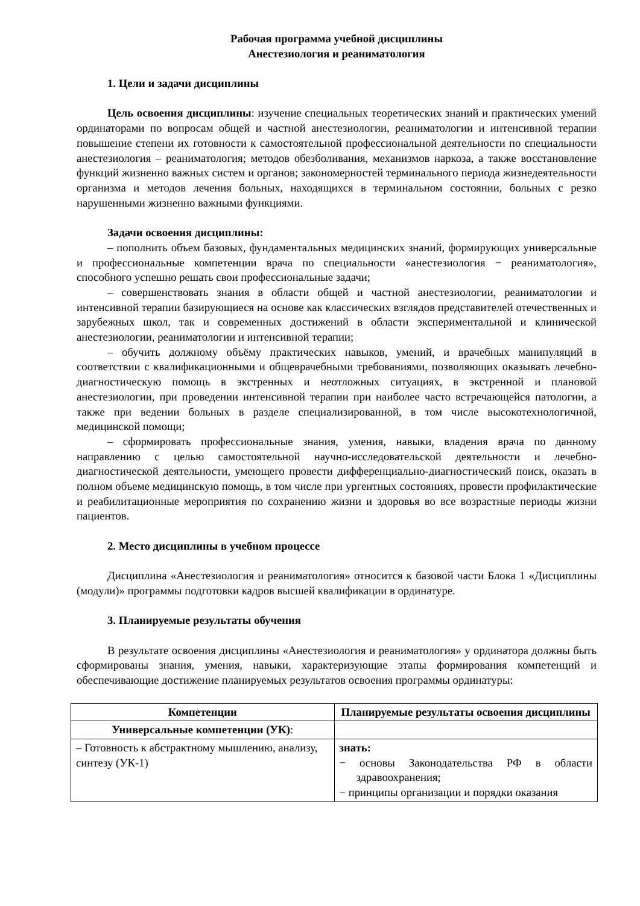Рабочая программа учебной дисциплины
Анестезиология и реаниматология
1. Цели и задачи дисциплины
Цель освоения дисциплины: изучение специальных теоретических знаний и практических умений ординаторами по вопросам общей и частной анестезиологии, реаниматологии и интенсивной терапии повышение степени их готовности к самостоятельной профессиональной деятельности по специальности анестезиология – реаниматология; методов обезболивания, механизмов наркоза, а также восстановление функций жизненно важных систем и органов; закономерностей терминального периода жизнедеятельности организма и методов лечения больных, находящихся в терминальном состоянии, больных с резко нарушенными жизненно важными функциями.
Задачи освоения дисциплины:
– пополнить объем базовых, фундаментальных медицинских знаний, формирующих универсальные и профессиональные компетенции врача по специальности «анестезиология − реаниматология», способного успешно решать свои профессиональные задачи;
– совершенствовать знания в области общей и частной анестезиологии, реаниматологии и интенсивной терапии базирующиеся на основе как классических взглядов представителей отечественных и зарубежных школ, так и современных достижений в области экспериментальной и клинической анестезиологии, реаниматологии и интенсивной терапии;
– обучить должному объёму практических навыков, умений, и врачебных манипуляций в соответствии с квалификационными и общеврачебными требованиями, позволяющих оказывать лечебно-диагностическую помощь в экстренных и неотложных ситуациях, в экстренной и плановой анестезиологии, при проведении интенсивной терапии при наиболее часто встречающейся патологии, а также при ведении больных в разделе специализированной, в том числе высокотехнологичной, медицинской помощи;
– сформировать профессиональные знания, умения, навыки, владения врача по данному направлению с целью самостоятельной научно-исследовательской деятельности и лечебно-диагностической деятельности, умеющего провести дифференциально-диагностический поиск, оказать в полном объеме медицинскую помощь, в том числе при ургентных состояниях, провести профилактические и реабилитационные мероприятия по сохранению жизни и здоровья во все возрастные периоды жизни пациентов.
2. Место дисциплины в учебном процессе
Дисциплина «Анестезиология и реаниматология» относится к базовой части Блока 1 «Дисциплины (модули)» программы подготовки кадров высшей квалификации в ординатуре.
3. Планируемые результаты обучения
В результате освоения дисциплины «Анестезиология и реаниматология» у ординатора должны быть сформированы знания, умения, навыки, характеризующие этапы формирования компетенций и обеспечивающие достижение планируемых результатов освоения программы ординатуры:
| Компетенции | Планируемые результаты освоения дисциплины |
| --- | --- |
| Универсальные компетенции (УК) : | |
| – Готовность к абстрактному мышлению, анализу, синтезу (УК-1) | знать: − основы Законодательства РФ в области здравоохранения; − принципы организации и порядки оказания |